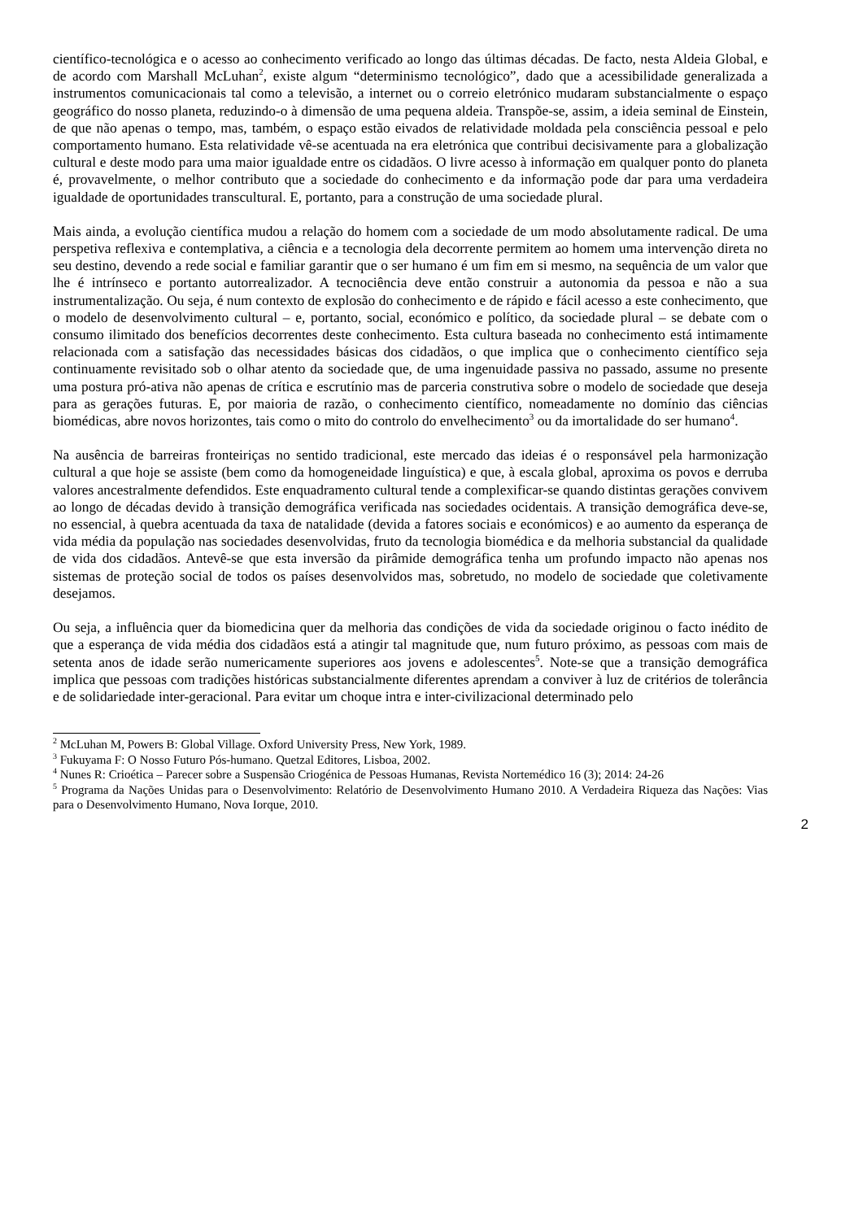científico-tecnológica e o acesso ao conhecimento verificado ao longo das últimas décadas. De facto, nesta Aldeia Global, e de acordo com Marshall McLuhan<sup>2</sup>, existe algum “determinismo tecnológico”, dado que a acessibilidade generalizada a instrumentos comunicacionais tal como a televisão, a internet ou o correio eletrónico mudaram substancialmente o espaço geográfico do nosso planeta, reduzindo-o à dimensão de uma pequena aldeia. Transpõe-se, assim, a ideia seminal de Einstein, de que não apenas o tempo, mas, também, o espaço estão eivados de relatividade moldada pela consciência pessoal e pelo comportamento humano. Esta relatividade vê-se acentuada na era eletrónica que contribui decisivamente para a globalização cultural e deste modo para uma maior igualdade entre os cidadãos. O livre acesso à informação em qualquer ponto do planeta é, provavelmente, o melhor contributo que a sociedade do conhecimento e da informação pode dar para uma verdadeira igualdade de oportunidades transcultural. E, portanto, para a construção de uma sociedade plural.
Mais ainda, a evolução científica mudou a relação do homem com a sociedade de um modo absolutamente radical. De uma perspetiva reflexiva e contemplativa, a ciência e a tecnologia dela decorrente permitem ao homem uma intervenção direta no seu destino, devendo a rede social e familiar garantir que o ser humano é um fim em si mesmo, na sequência de um valor que lhe é intrínseco e portanto autorrealizador. A tecnociência deve então construir a autonomia da pessoa e não a sua instrumentalização. Ou seja, é num contexto de explosão do conhecimento e de rápido e fácil acesso a este conhecimento, que o modelo de desenvolvimento cultural – e, portanto, social, económico e político, da sociedade plural – se debate com o consumo ilimitado dos benefícios decorrentes deste conhecimento. Esta cultura baseada no conhecimento está intimamente relacionada com a satisfação das necessidades básicas dos cidadãos, o que implica que o conhecimento científico seja continuamente revisitado sob o olhar atento da sociedade que, de uma ingenuidade passiva no passado, assume no presente uma postura pró-ativa não apenas de crítica e escrutínio mas de parceria construtiva sobre o modelo de sociedade que deseja para as gerações futuras. E, por maioria de razão, o conhecimento científico, nomeadamente no domínio das ciências biomédicas, abre novos horizontes, tais como o mito do controlo do envelhecimento<sup>3</sup> ou da imortalidade do ser humano<sup>4</sup>.
Na ausência de barreiras fronteiriças no sentido tradicional, este mercado das ideias é o responsável pela harmonização cultural a que hoje se assiste (bem como da homogeneidade linguística) e que, à escala global, aproxima os povos e derruba valores ancestralmente defendidos. Este enquadramento cultural tende a complexificar-se quando distintas gerações convivem ao longo de décadas devido à transição demográfica verificada nas sociedades ocidentais. A transição demográfica deve-se, no essencial, à quebra acentuada da taxa de natalidade (devida a fatores sociais e económicos) e ao aumento da esperança de vida média da população nas sociedades desenvolvidas, fruto da tecnologia biomédica e da melhoria substancial da qualidade de vida dos cidadãos. Antevê-se que esta inversão da pirâmide demográfica tenha um profundo impacto não apenas nos sistemas de proteção social de todos os países desenvolvidos mas, sobretudo, no modelo de sociedade que coletivamente desejamos.
Ou seja, a influência quer da biomedicina quer da melhoria das condições de vida da sociedade originou o facto inédito de que a esperança de vida média dos cidadãos está a atingir tal magnitude que, num futuro próximo, as pessoas com mais de setenta anos de idade serão numericamente superiores aos jovens e adolescentes<sup>5</sup>. Note-se que a transição demográfica implica que pessoas com tradições históricas substancialmente diferentes aprendam a conviver à luz de critérios de tolerância e de solidariedade inter-geracional. Para evitar um choque intra e inter-civilizacional determinado pelo
<sup>2</sup> McLuhan M, Powers B: Global Village. Oxford University Press, New York, 1989.
<sup>3</sup> Fukuyama F: O Nosso Futuro Pós-humano. Quetzal Editores, Lisboa, 2002.
<sup>4</sup> Nunes R: Crioética – Parecer sobre a Suspensão Criogénica de Pessoas Humanas, Revista Nortemédico 16 (3); 2014: 24-26
<sup>5</sup> Programa da Nações Unidas para o Desenvolvimento: Relatório de Desenvolvimento Humano 2010. A Verdadeira Riqueza das Nações: Vias para o Desenvolvimento Humano, Nova Iorque, 2010.
2